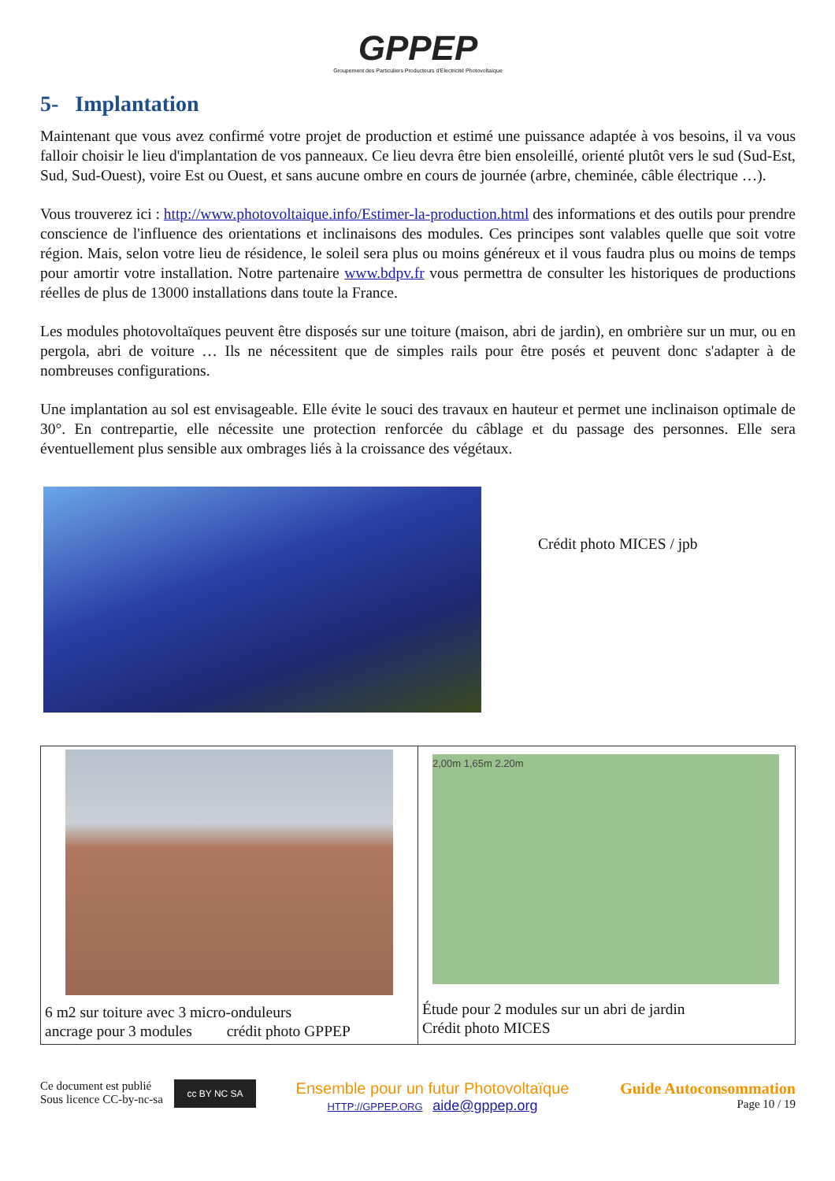GPPEP
Groupement des Particuliers Producteurs d'Electricité Photovoltaïque
5- Implantation
Maintenant que vous avez confirmé votre projet de production et estimé une puissance adaptée à vos besoins, il va vous falloir choisir le lieu d'implantation de vos panneaux. Ce lieu devra être bien ensoleillé, orienté plutôt vers le sud (Sud-Est, Sud, Sud-Ouest), voire Est ou Ouest, et sans aucune ombre en cours de journée (arbre, cheminée, câble électrique …).
Vous trouverez ici : http://www.photovoltaique.info/Estimer-la-production.html des informations et des outils pour prendre conscience de l'influence des orientations et inclinaisons des modules. Ces principes sont valables quelle que soit votre région. Mais, selon votre lieu de résidence, le soleil sera plus ou moins généreux et il vous faudra plus ou moins de temps pour amortir votre installation. Notre partenaire www.bdpv.fr vous permettra de consulter les historiques de productions réelles de plus de 13000 installations dans toute la France.
Les modules photovoltaïques peuvent être disposés sur une toiture (maison, abri de jardin), en ombrière sur un mur, ou en pergola, abri de voiture … Ils ne nécessitent que de simples rails pour être posés et peuvent donc s'adapter à de nombreuses configurations.
Une implantation au sol est envisageable. Elle évite le souci des travaux en hauteur et permet une inclinaison optimale de 30°. En contrepartie, elle nécessite une protection renforcée du câblage et du passage des personnes. Elle sera éventuellement plus sensible aux ombrages liés à la croissance des végétaux.
Crédit photo MICES / jpb
| 6 m2 sur toiture avec 3 micro-onduleurs ancrage pour 3 modules crédit photo GPPEP | 2,00m 1,65m 2.20m Étude pour 2 modules sur un abri de jardin Crédit photo MICES |
Ce document est publié Sous licence CC-by-nc-sa
cc BY NC SA
Ensemble pour un futur Photovoltaïque
HTTP://GPPEP.ORG aide@gppep.org
Guide Autoconsommation
Page 10 / 19